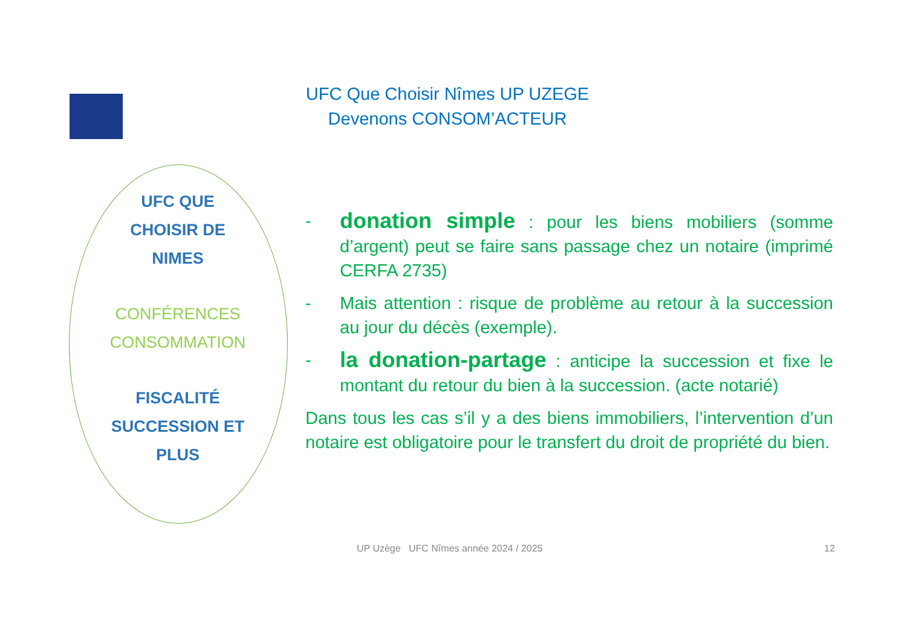UFC Que Choisir Nîmes UP UZEGE
Devenons CONSOM’ACTEUR
UFC QUE
CHOISIR DE
NIMES
CONFÉRENCES
CONSOMMATION
FISCALITÉ
SUCCESSION ET
PLUS
- donation simple : pour les biens mobiliers (somme d’argent) peut se faire sans passage chez un notaire (imprimé CERFA 2735)
- Mais attention : risque de problème au retour à la succession au jour du décès (exemple).
- la donation-partage : anticipe la succession et fixe le montant du retour du bien à la succession. (acte notarié)
Dans tous les cas s’il y a des biens immobiliers, l’intervention d’un notaire est obligatoire pour le transfert du droit de propriété du bien.
UP Uzège UFC Nîmes année 2024 / 2025
12